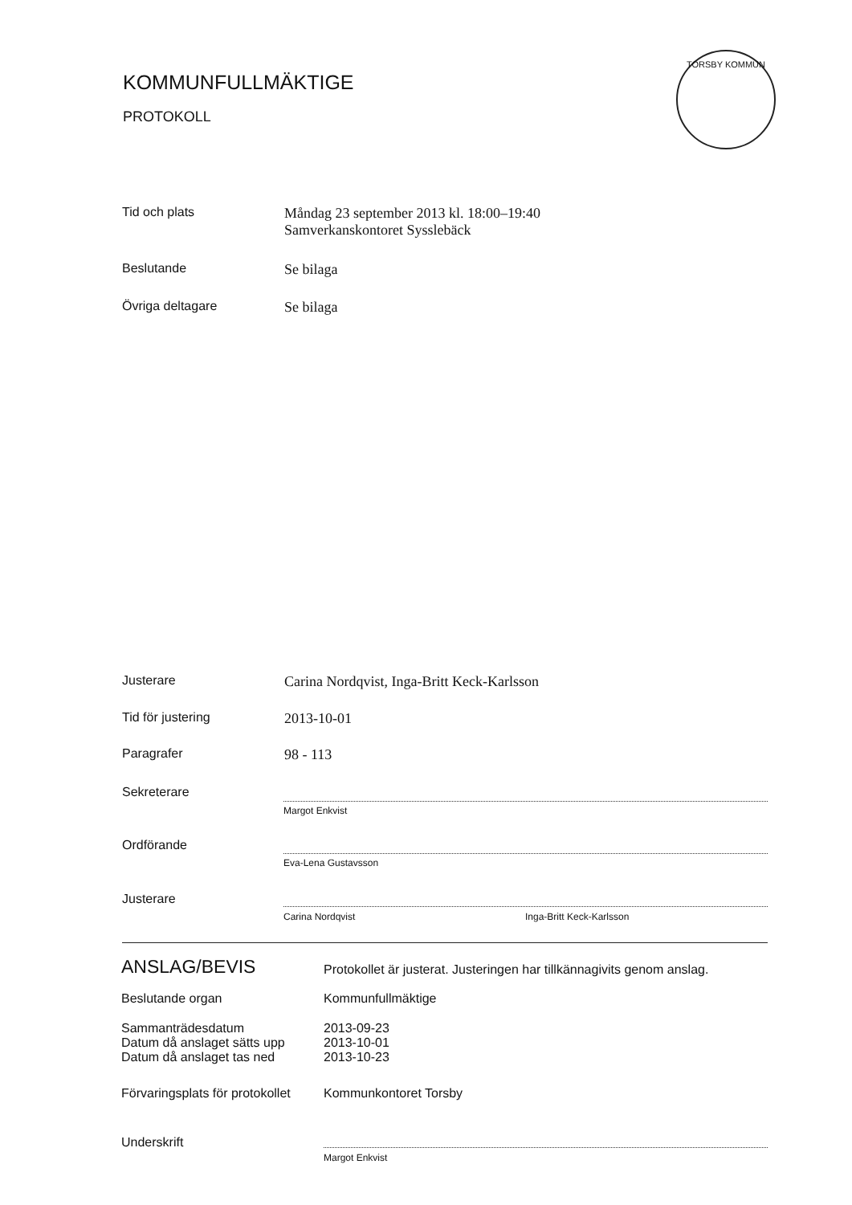KOMMUNFULLMÄKTIGE
PROTOKOLL
TORSBY KOMMUN
Tid och plats Måndag 23 september 2013 kl. 18:00–19:40
Samverkanskontoret Sysslebäck
Beslutande Se bilaga
Övriga deltagare Se bilaga
Justerare Carina Nordqvist, Inga-Britt Keck-Karlsson
Tid för justering 2013-10-01
Paragrafer 98 - 113
Sekreterare
Margot Enkvist
Ordförande
Eva-Lena Gustavsson
Justerare
Carina Nordqvist Inga-Britt Keck-Karlsson
ANSLAG/BEVIS
Protokollet är justerat. Justeringen har tillkännagivits genom anslag.
Beslutande organ Kommunfullmäktige
Sammanträdesdatum
Datum då anslaget sätts upp
Datum då anslaget tas ned
2013-09-23
2013-10-01
2013-10-23
Förvaringsplats för protokollet
Kommunkontoret Torsby
Underskrift
Margot Enkvist